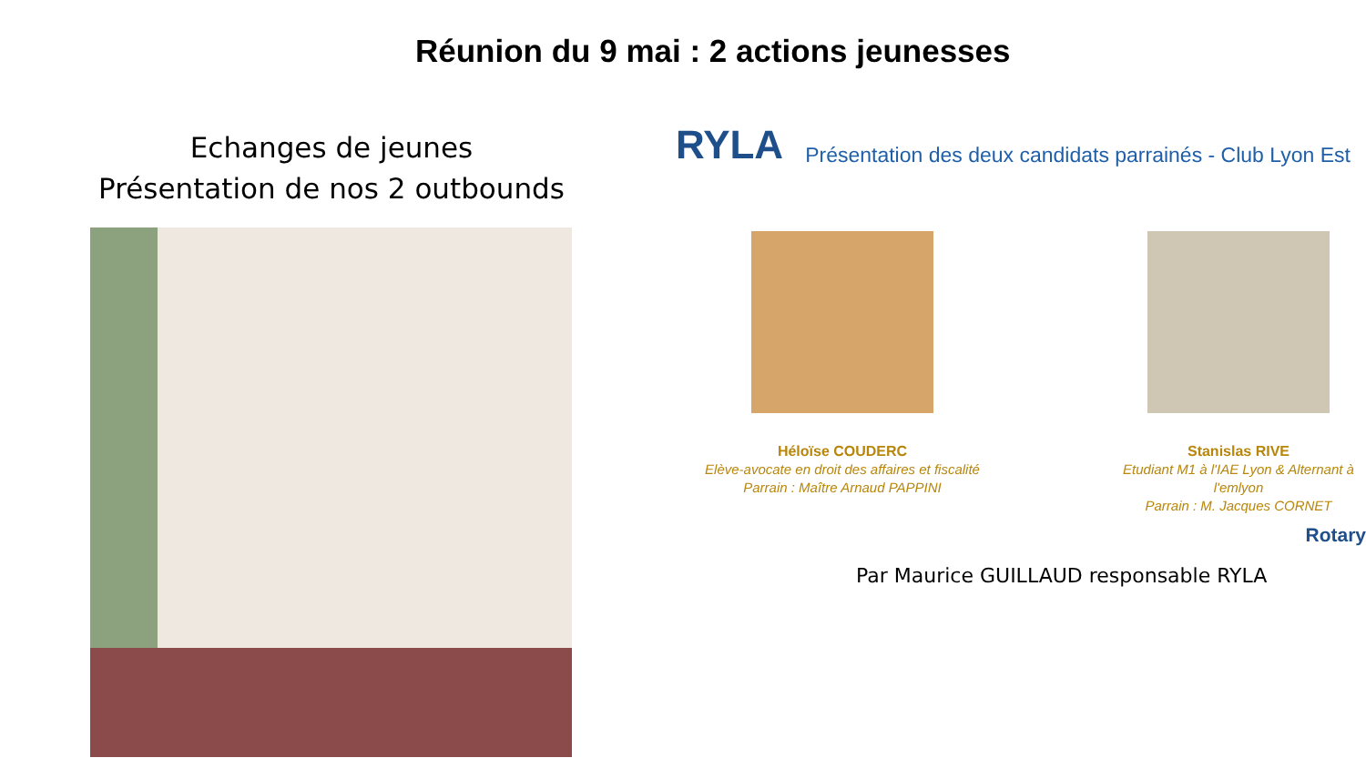Réunion du 9 mai : 2 actions jeunesses
Echanges de jeunes
Présentation de nos 2 outbounds
RYLA Présentation des deux candidats parrainés - Club Lyon Est
Héloïse COUDERC
Elève-avocate en droit des affaires et fiscalité
Parrain : Maître Arnaud PAPPINI
Stanislas RIVE
Etudiant M1 à l'IAE Lyon & Alternant à l'emlyon
Parrain : M. Jacques CORNET
Rotary
Par Maurice GUILLAUD responsable RYLA